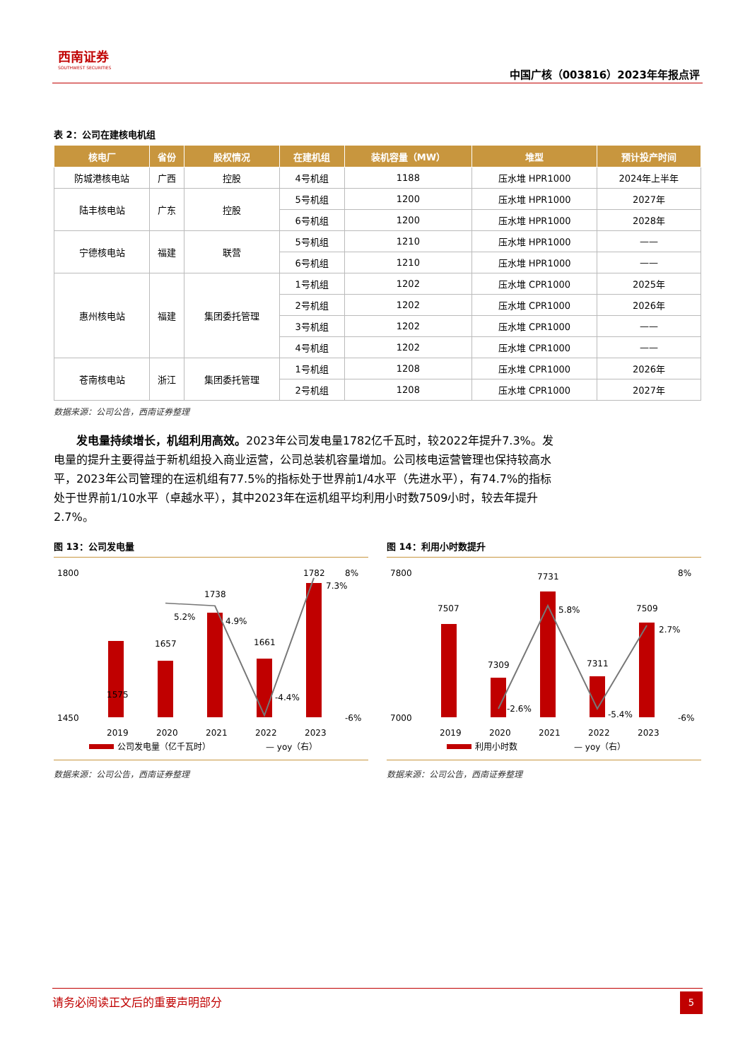西南证券
SOUTHWEST SECURITIES
中国广核（003816）2023年年报点评
表 2：公司在建核电机组
| 核电厂 | 省份 | 股权情况 | 在建机组 | 装机容量（MW） | 堆型 | 预计投产时间 |
| --- | --- | --- | --- | --- | --- | --- |
| 防城港核电站 | 广西 | 控股 | 4号机组 | 1188 | 压水堆 HPR1000 | 2024年上半年 |
| 陆丰核电站 | 广东 | 控股 | 5号机组 | 1200 | 压水堆 HPR1000 | 2027年 |
| | | | 6号机组 | 1200 | 压水堆 HPR1000 | 2028年 |
| 宁德核电站 | 福建 | 联营 | 5号机组 | 1210 | 压水堆 HPR1000 | —— |
| | | | 6号机组 | 1210 | 压水堆 HPR1000 | —— |
| 惠州核电站 | 福建 | 集团委托管理 | 1号机组 | 1202 | 压水堆 CPR1000 | 2025年 |
| | | | 2号机组 | 1202 | 压水堆 CPR1000 | 2026年 |
| | | | 3号机组 | 1202 | 压水堆 CPR1000 | —— |
| | | | 4号机组 | 1202 | 压水堆 CPR1000 | —— |
| 苍南核电站 | 浙江 | 集团委托管理 | 1号机组 | 1208 | 压水堆 CPR1000 | 2026年 |
| | | | 2号机组 | 1208 | 压水堆 CPR1000 | 2027年 |
数据来源：公司公告，西南证券整理
发电量持续增长，机组利用高效。2023年公司发电量1782亿千瓦时，较2022年提升7.3%。发电量的提升主要得益于新机组投入商业运营，公司总装机容量增加。公司核电运营管理也保持较高水平，2023年公司管理的在运机组有77.5%的指标处于世界前1/4水平（先进水平），有74.7%的指标处于世界前1/10水平（卓越水平），其中2023年在运机组平均利用小时数7509小时，较去年提升2.7%。
图 13：公司发电量
1800
x
1450
1575
1657
1738
1661
1782
5.2%
4.9%
-4.4%
7.3%
8%
-6%
2019
2020
2021
2022
2023
公司发电量（亿千瓦时）
— yoy（右）
数据来源：公司公告，西南证券整理
图 14：利用小时数提升
7800
7000
7507
7309
7731
7311
7509
-2.6%
5.8%
-5.4%
2.7%
8%
-6%
2019
2020
2021
2022
2023
利用小时数
— yoy（右）
数据来源：公司公告，西南证券整理
请务必阅读正文后的重要声明部分
5